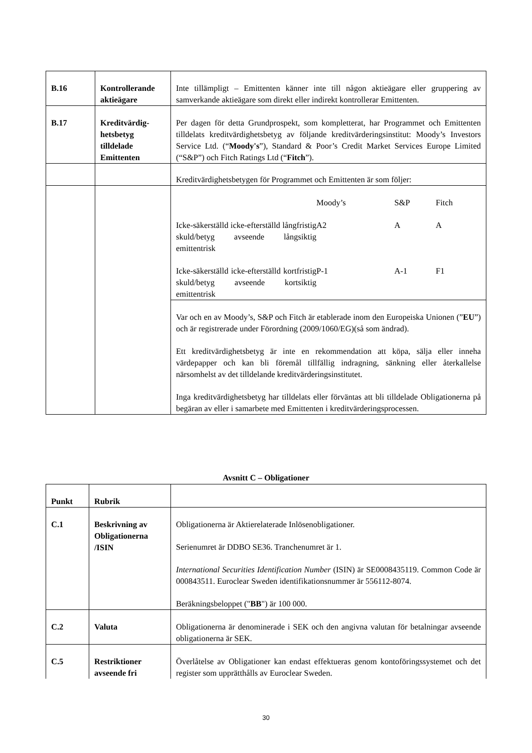| B.16 | Kontrollerande aktieägare | Inte tillämpligt – Emittenten känner inte till någon aktieägare eller gruppering av samverkande aktieägare som direkt eller indirekt kontrollerar Emittenten. |
| B.17 | Kreditvärdig- hetsbetyg tilldelade Emittenten | Per dagen för detta Grundprospekt, som kompletterat, har Programmet och Emittenten tilldelats kreditvärdighetsbetyg av följande kreditvärderingsinstitut: Moody’s Investors Service Ltd. (“ Moody's ”), Standard & Poor’s Credit Market Services Europe Limited (“S&P”) och Fitch Ratings Ltd (“ Fitch ”). |
| | | Kreditvärdighetsbetygen för Programmet och Emittenten är som följer: |
| | | / / Moody’s / S&P / Fitch / / Icke-säkerställd icke-efterställd långfristig skuld/betyg avseende långsiktig emittentrisk / A2 / A / A / / Icke-säkerställd icke-efterställd kortfristig skuld/betyg avseende kortsiktig emittentrisk / P-1 / A-1 / F1 / |
| | | Var och en av Moody’s, S&P och Fitch är etablerade inom den Europeiska Unionen (” EU ”) och är registrerade under Förordning (2009/1060/EG)(så som ändrad). Ett kreditvärdighetsbetyg är inte en rekommendation att köpa, sälja eller inneha värdepapper och kan bli föremål tillfällig indragning, sänkning eller återkallelse närsomhelst av det tilldelande kreditvärderingsinstitutet. Inga kreditvärdighetsbetyg har tilldelats eller förväntas att bli tilldelade Obligationerna på begäran av eller i samarbete med Emittenten i kreditvärderingsprocessen. |
Avsnitt C – Obligationer
| Punkt | Rubrik | |
| C.1 | Beskrivning av Obligationerna /ISIN | Obligationerna är Aktierelaterade Inlösenobligationer. Serienumret är DDBO SE36. Tranchenumret är 1. International Securities Identification Number (ISIN) är SE0008435119. Common Code är 000843511. Euroclear Sweden identifikationsnummer är 556112-8074. Beräkningsbeloppet (" BB ") är 100 000. |
| C.2 | Valuta | Obligationerna är denominerade i SEK och den angivna valutan för betalningar avseende obligationerna är SEK. |
| C.5 | Restriktioner avseende fri | Överlåtelse av Obligationer kan endast effektueras genom kontoföringssystemet och det register som upprätthålls av Euroclear Sweden. |
30